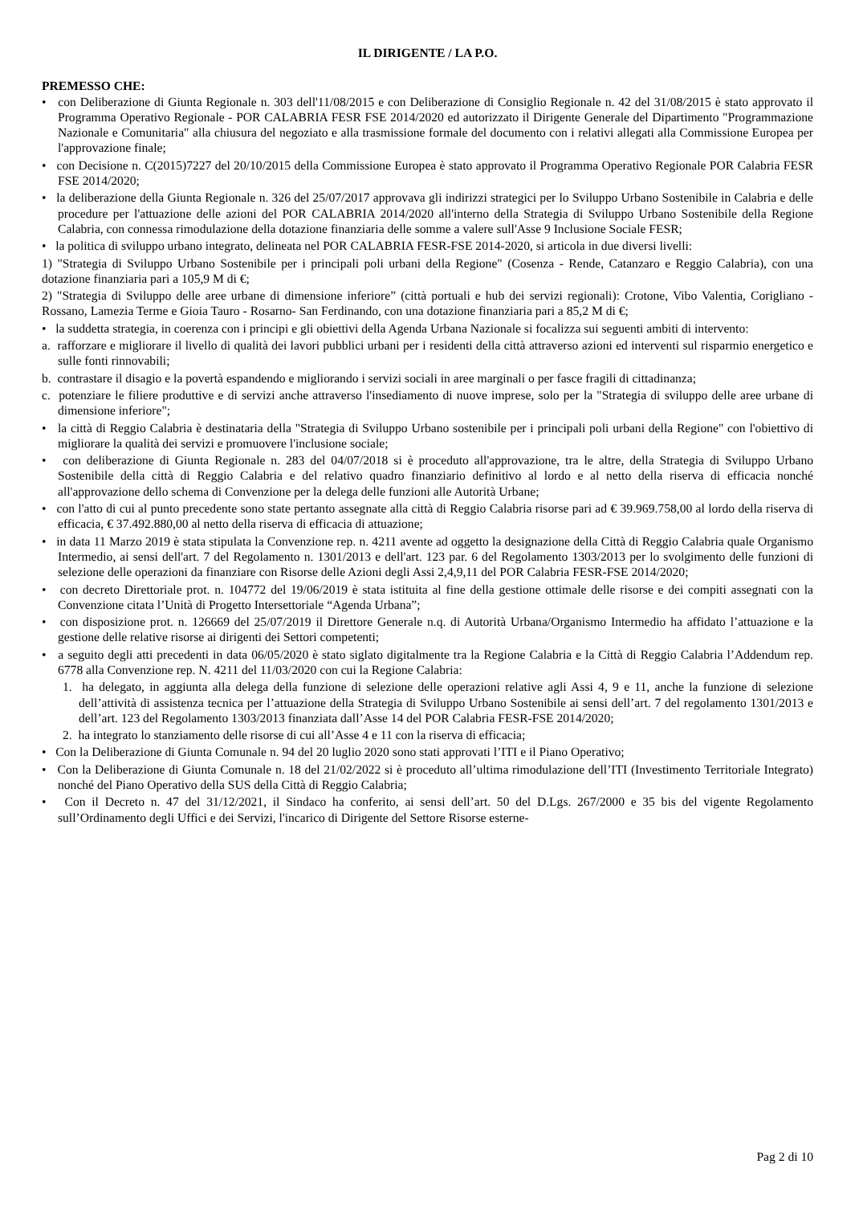IL DIRIGENTE / LA P.O.
PREMESSO CHE:
• con Deliberazione di Giunta Regionale n. 303 dell'11/08/2015 e con Deliberazione di Consiglio Regionale n. 42 del 31/08/2015 è stato approvato il Programma Operativo Regionale - POR CALABRIA FESR FSE 2014/2020 ed autorizzato il Dirigente Generale del Dipartimento "Programmazione Nazionale e Comunitaria" alla chiusura del negoziato e alla trasmissione formale del documento con i relativi allegati alla Commissione Europea per l'approvazione finale;
• con Decisione n. C(2015)7227 del 20/10/2015 della Commissione Europea è stato approvato il Programma Operativo Regionale POR Calabria FESR FSE 2014/2020;
• la deliberazione della Giunta Regionale n. 326 del 25/07/2017 approvava gli indirizzi strategici per lo Sviluppo Urbano Sostenibile in Calabria e delle procedure per l'attuazione delle azioni del POR CALABRIA 2014/2020 all'interno della Strategia di Sviluppo Urbano Sostenibile della Regione Calabria, con connessa rimodulazione della dotazione finanziaria delle somme a valere sull'Asse 9 Inclusione Sociale FESR;
• la politica di sviluppo urbano integrato, delineata nel POR CALABRIA FESR-FSE 2014-2020, si articola in due diversi livelli:
1) "Strategia di Sviluppo Urbano Sostenibile per i principali poli urbani della Regione" (Cosenza - Rende, Catanzaro e Reggio Calabria), con una dotazione finanziaria pari a 105,9 M di €;
2) "Strategia di Sviluppo delle aree urbane di dimensione inferiore” (città portuali e hub dei servizi regionali): Crotone, Vibo Valentia, Corigliano - Rossano, Lamezia Terme e Gioia Tauro - Rosarno- San Ferdinando, con una dotazione finanziaria pari a 85,2 M di €;
• la suddetta strategia, in coerenza con i principi e gli obiettivi della Agenda Urbana Nazionale si focalizza sui seguenti ambiti di intervento:
a. rafforzare e migliorare il livello di qualità dei lavori pubblici urbani per i residenti della città attraverso azioni ed interventi sul risparmio energetico e sulle fonti rinnovabili;
b. contrastare il disagio e la povertà espandendo e migliorando i servizi sociali in aree marginali o per fasce fragili di cittadinanza;
c. potenziare le filiere produttive e di servizi anche attraverso l'insediamento di nuove imprese, solo per la "Strategia di sviluppo delle aree urbane di dimensione inferiore";
• la città di Reggio Calabria è destinataria della "Strategia di Sviluppo Urbano sostenibile per i principali poli urbani della Regione" con l'obiettivo di migliorare la qualità dei servizi e promuovere l'inclusione sociale;
• con deliberazione di Giunta Regionale n. 283 del 04/07/2018 si è proceduto all'approvazione, tra le altre, della Strategia di Sviluppo Urbano Sostenibile della città di Reggio Calabria e del relativo quadro finanziario definitivo al lordo e al netto della riserva di efficacia nonché all'approvazione dello schema di Convenzione per la delega delle funzioni alle Autorità Urbane;
• con l'atto di cui al punto precedente sono state pertanto assegnate alla città di Reggio Calabria risorse pari ad € 39.969.758,00 al lordo della riserva di efficacia, € 37.492.880,00 al netto della riserva di efficacia di attuazione;
• in data 11 Marzo 2019 è stata stipulata la Convenzione rep. n. 4211 avente ad oggetto la designazione della Città di Reggio Calabria quale Organismo Intermedio, ai sensi dell'art. 7 del Regolamento n. 1301/2013 e dell'art. 123 par. 6 del Regolamento 1303/2013 per lo svolgimento delle funzioni di selezione delle operazioni da finanziare con Risorse delle Azioni degli Assi 2,4,9,11 del POR Calabria FESR-FSE 2014/2020;
• con decreto Direttoriale prot. n. 104772 del 19/06/2019 è stata istituita al fine della gestione ottimale delle risorse e dei compiti assegnati con la Convenzione citata l’Unità di Progetto Intersettoriale “Agenda Urbana”;
• con disposizione prot. n. 126669 del 25/07/2019 il Direttore Generale n.q. di Autorità Urbana/Organismo Intermedio ha affidato l’attuazione e la gestione delle relative risorse ai dirigenti dei Settori competenti;
• a seguito degli atti precedenti in data 06/05/2020 è stato siglato digitalmente tra la Regione Calabria e la Città di Reggio Calabria l’Addendum rep. 6778 alla Convenzione rep. N. 4211 del 11/03/2020 con cui la Regione Calabria:
1. ha delegato, in aggiunta alla delega della funzione di selezione delle operazioni relative agli Assi 4, 9 e 11, anche la funzione di selezione dell’attività di assistenza tecnica per l’attuazione della Strategia di Sviluppo Urbano Sostenibile ai sensi dell’art. 7 del regolamento 1301/2013 e dell’art. 123 del Regolamento 1303/2013 finanziata dall’Asse 14 del POR Calabria FESR-FSE 2014/2020;
2. ha integrato lo stanziamento delle risorse di cui all’Asse 4 e 11 con la riserva di efficacia;
• Con la Deliberazione di Giunta Comunale n. 94 del 20 luglio 2020 sono stati approvati l’ITI e il Piano Operativo;
• Con la Deliberazione di Giunta Comunale n. 18 del 21/02/2022 si è proceduto all’ultima rimodulazione dell’ITI (Investimento Territoriale Integrato) nonché del Piano Operativo della SUS della Città di Reggio Calabria;
• Con il Decreto n. 47 del 31/12/2021, il Sindaco ha conferito, ai sensi dell’art. 50 del D.Lgs. 267/2000 e 35 bis del vigente Regolamento sull’Ordinamento degli Uffici e dei Servizi, l'incarico di Dirigente del Settore Risorse esterne-
Pag 2 di 10